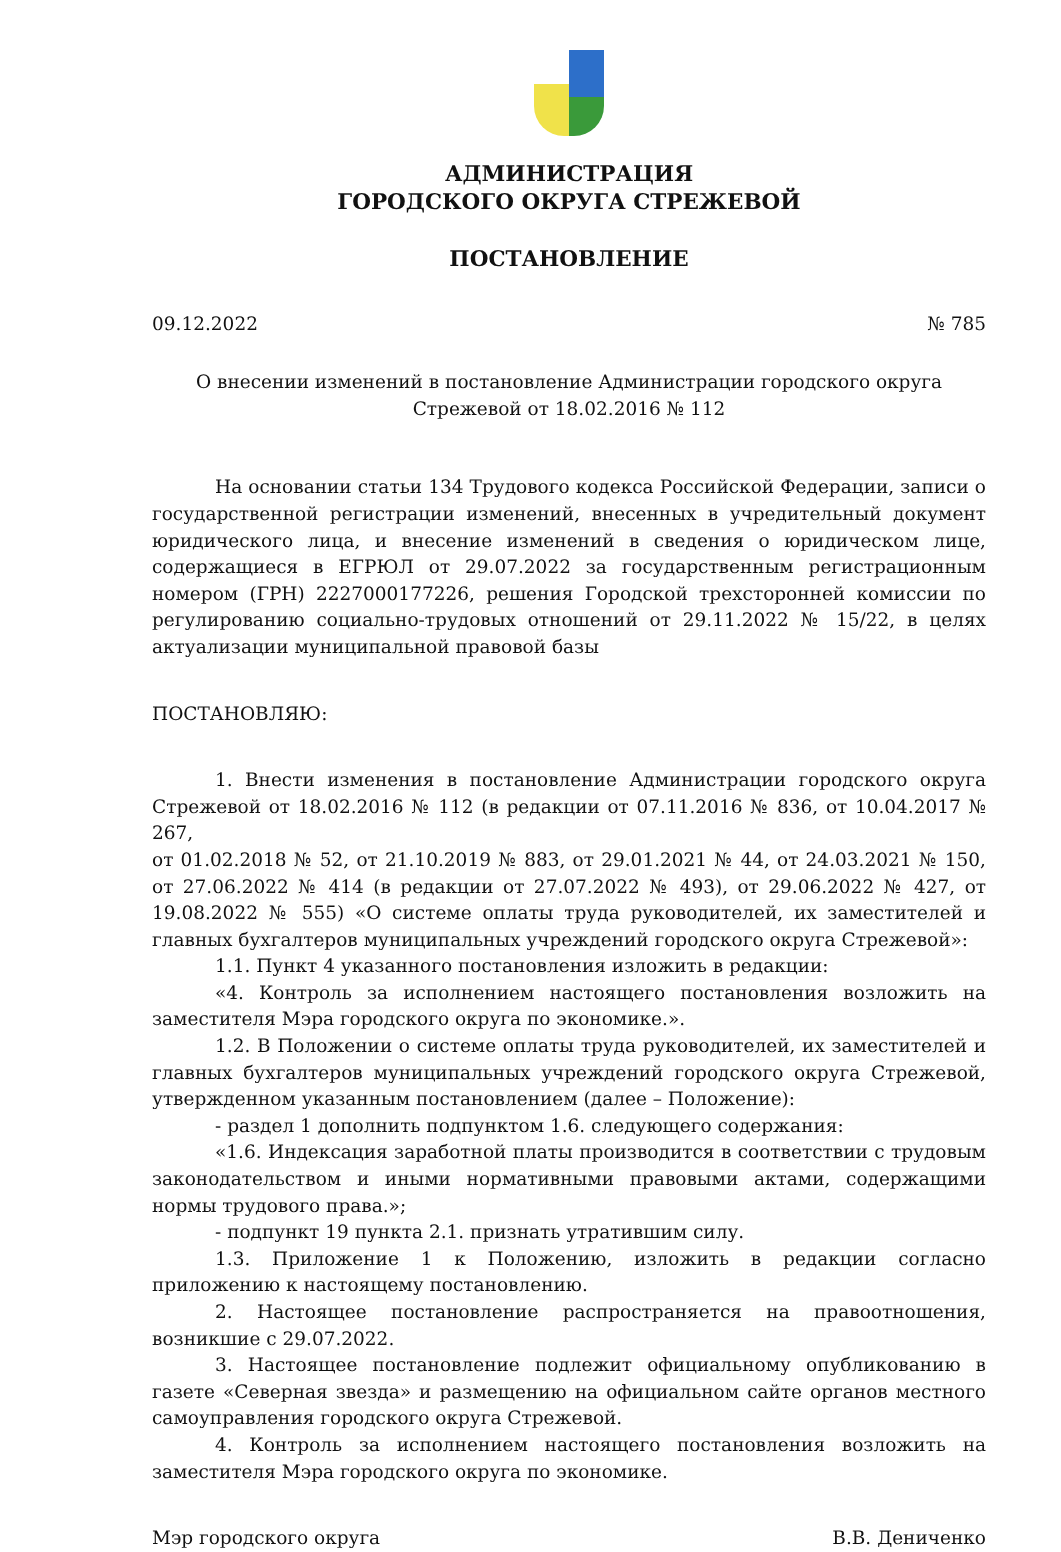АДМИНИСТРАЦИЯ
ГОРОДСКОГО ОКРУГА СТРЕЖЕВОЙ
ПОСТАНОВЛЕНИЕ
09.12.2022 № 785
О внесении изменений в постановление Администрации городского округа
Стрежевой от 18.02.2016 № 112
На основании статьи 134 Трудового кодекса Российской Федерации, записи о государственной регистрации изменений, внесенных в учредительный документ юридического лица, и внесение изменений в сведения о юридическом лице, содержащиеся в ЕГРЮЛ от 29.07.2022 за государственным регистрационным номером (ГРН) 2227000177226, решения Городской трехсторонней комиссии по регулированию социально-трудовых отношений от 29.11.2022 № 15/22, в целях актуализации муниципальной правовой базы
ПОСТАНОВЛЯЮ:
1. Внести изменения в постановление Администрации городского округа Стрежевой от 18.02.2016 № 112 (в редакции от 07.11.2016 № 836, от 10.04.2017 № 267,
от 01.02.2018 № 52, от 21.10.2019 № 883, от 29.01.2021 № 44, от 24.03.2021 № 150, от 27.06.2022 № 414 (в редакции от 27.07.2022 № 493), от 29.06.2022 № 427, от 19.08.2022 № 555) «О системе оплаты труда руководителей, их заместителей и главных бухгалтеров муниципальных учреждений городского округа Стрежевой»:
1.1. Пункт 4 указанного постановления изложить в редакции:
«4. Контроль за исполнением настоящего постановления возложить на заместителя Мэра городского округа по экономике.».
1.2. В Положении о системе оплаты труда руководителей, их заместителей и главных бухгалтеров муниципальных учреждений городского округа Стрежевой, утвержденном указанным постановлением (далее – Положение):
- раздел 1 дополнить подпунктом 1.6. следующего содержания:
«1.6. Индексация заработной платы производится в соответствии с трудовым законодательством и иными нормативными правовыми актами, содержащими нормы трудового права.»;
- подпункт 19 пункта 2.1. признать утратившим силу.
1.3. Приложение 1 к Положению, изложить в редакции согласно приложению к настоящему постановлению.
2. Настоящее постановление распространяется на правоотношения, возникшие с 29.07.2022.
3. Настоящее постановление подлежит официальному опубликованию в газете «Северная звезда» и размещению на официальном сайте органов местного самоуправления городского округа Стрежевой.
4. Контроль за исполнением настоящего постановления возложить на заместителя Мэра городского округа по экономике.
Мэр городского округа В.В. Дениченко